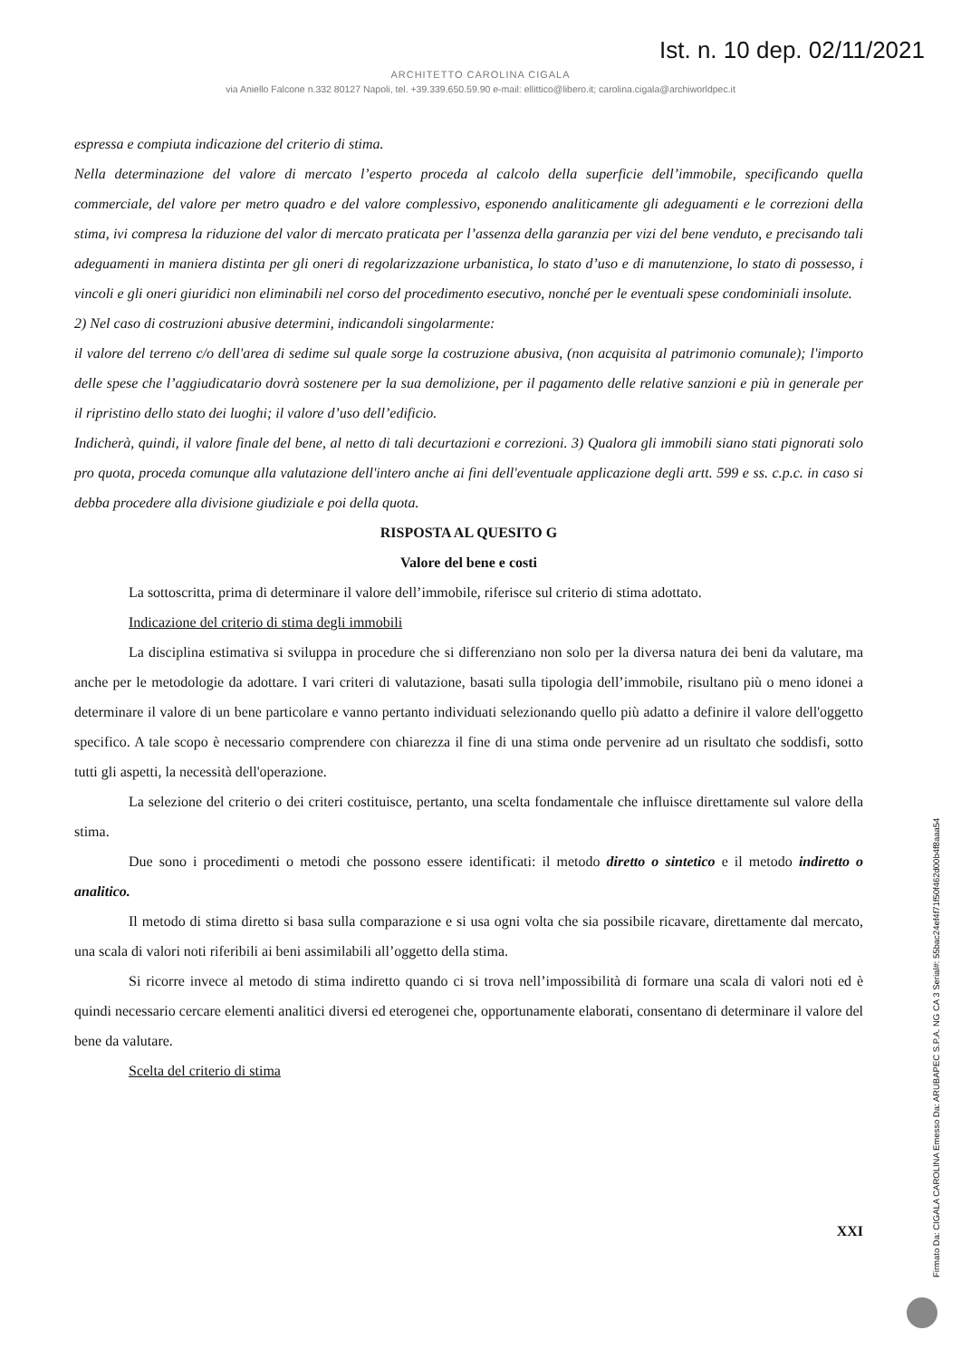Ist. n. 10 dep. 02/11/2021
ARCHITETTO CAROLINA CIGALA
via Aniello Falcone n.332 80127 Napoli, tel. +39.339.650.59.90 e-mail: ellittico@libero.it; carolina.cigala@archiworldpec.it
espressa e compiuta indicazione del criterio di stima.
Nella determinazione del valore di mercato l’esperto proceda al calcolo della superficie dell’immobile, specificando quella commerciale, del valore per metro quadro e del valore complessivo, esponendo analiticamente gli adeguamenti e le correzioni della stima, ivi compresa la riduzione del valor di mercato praticata per l’assenza della garanzia per vizi del bene venduto, e precisando tali adeguamenti in maniera distinta per gli oneri di regolarizzazione urbanistica, lo stato d’uso e di manutenzione, lo stato di possesso, i vincoli e gli oneri giuridici non eliminabili nel corso del procedimento esecutivo, nonché per le eventuali spese condominiali insolute.
2) Nel caso di costruzioni abusive determini, indicandoli singolarmente:
il valore del terreno c/o dell'area di sedime sul quale sorge la costruzione abusiva, (non acquisita al patrimonio comunale); l'importo delle spese che l’aggiudicatario dovrà sostenere per la sua demolizione, per il pagamento delle relative sanzioni e più in generale per il ripristino dello stato dei luoghi; il valore d’uso dell’edificio.
Indicherà, quindi, il valore finale del bene, al netto di tali decurtazioni e correzioni. 3) Qualora gli immobili siano stati pignorati solo pro quota, proceda comunque alla valutazione dell'intero anche ai fini dell'eventuale applicazione degli artt. 599 e ss. c.p.c. in caso si debba procedere alla divisione giudiziale e poi della quota.
RISPOSTA AL QUESITO G
Valore del bene e costi
La sottoscritta, prima di determinare il valore dell’immobile, riferisce sul criterio di stima adottato.
Indicazione del criterio di stima degli immobili
La disciplina estimativa si sviluppa in procedure che si differenziano non solo per la diversa natura dei beni da valutare, ma anche per le metodologie da adottare. I vari criteri di valutazione, basati sulla tipologia dell’immobile, risultano più o meno idonei a determinare il valore di un bene particolare e vanno pertanto individuati selezionando quello più adatto a definire il valore dell'oggetto specifico. A tale scopo è necessario comprendere con chiarezza il fine di una stima onde pervenire ad un risultato che soddisfi, sotto tutti gli aspetti, la necessità dell'operazione.
La selezione del criterio o dei criteri costituisce, pertanto, una scelta fondamentale che influisce direttamente sul valore della stima.
Due sono i procedimenti o metodi che possono essere identificati: il metodo diretto o sintetico e il metodo indiretto o analitico.
Il metodo di stima diretto si basa sulla comparazione e si usa ogni volta che sia possibile ricavare, direttamente dal mercato, una scala di valori noti riferibili ai beni assimilabili all’oggetto della stima.
Si ricorre invece al metodo di stima indiretto quando ci si trova nell’impossibilità di formare una scala di valori noti ed è quindi necessario cercare elementi analitici diversi ed eterogenei che, opportunamente elaborati, consentano di determinare il valore del bene da valutare.
Scelta del criterio di stima
XXI
Firmato Da: CIGALA CAROLINA Emesso Da: ARUBAPEC S.P.A. NG CA 3 Serial#: 55bac24ef4f71f50f462d00b4f8aaa54